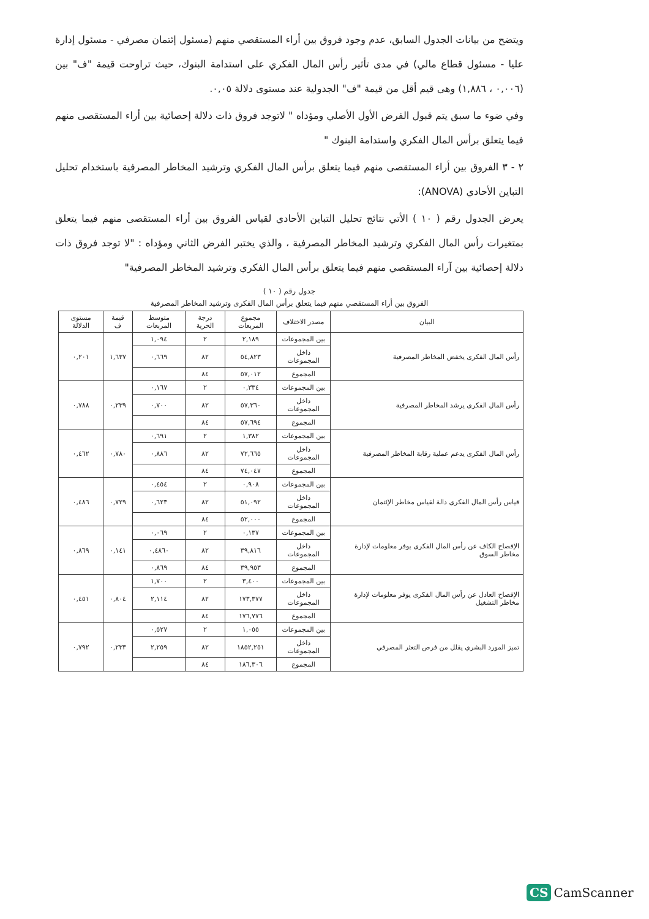ويتضح من بيانات الجدول السابق، عدم وجود فروق بين أراء المستقصي منهم (مسئول إئتمان مصرفي - مسئول إدارة عليا - مسئول قطاع مالي) في مدى تأثير رأس المال الفكري على استدامة البنوك، حيث تراوحت قيمة "ف" بين (٠,٠٠٦ ، ١,٨٨٦) وهى قيم أقل من قيمة "ف" الجدولية عند مستوى دلالة ٠,٠٥.
وفي ضوء ما سبق يتم قبول الفرض الأول الأصلي ومؤداه " لاتوجد فروق ذات دلالة إحصائية بين أراء المستقصى منهم فيما يتعلق برأس المال الفكري واستدامة البنوك "
٢ - ٣ الفروق بين أراء المستقصى منهم فيما يتعلق برأس المال الفكري وترشيد المخاطر المصرفية باستخدام تحليل التباين الأحادي (ANOVA):
يعرض الجدول رقم ( ١٠ ) الأتي نتائج تحليل التباين الأحادي لقياس الفروق بين أراء المستقصى منهم فيما يتعلق بمتغيرات رأس المال الفكري وترشيد المخاطر المصرفية ، والذي يختبر الفرض الثاني ومؤداه : "لا توجد فروق ذات دلالة إحصائية بين آراء المستقصي منهم فيما يتعلق برأس المال الفكري وترشيد المخاطر المصرفية"
جدول رقم ( ١٠ )
الفروق بين أراء المستقصي منهم فيما يتعلق برأس المال الفكرى وترشيد المخاطر المصرفية
| البيان | مصدر الاختلاف | مجموع المربعات | درجة الحرية | متوسط المربعات | قيمة ف | مستوى الدلالة |
| --- | --- | --- | --- | --- | --- | --- |
| رأس المال الفكرى يخفض المخاطر المصرفية | بين المجموعات | ٢,١٨٩ | ٢ | ١,٠٩٤ | ١,٦٣٧ | ٠,٢٠١ |
| | داخل المجموعات | ٥٤,٨٢٣ | ٨٢ | ٠,٦٦٩ | | |
| | المجموع | ٥٧,٠١٢ | ٨٤ | | | |
| رأس المال الفكرى يرشد المخاطر المصرفية | بين المجموعات | ٠,٣٣٤ | ٢ | ٠,١٦٧ | ٠,٢٣٩ | ٠,٧٨٨ |
| | داخل المجموعات | ٥٧,٣٦٠ | ٨٢ | ٠,٧٠٠ | | |
| | المجموع | ٥٧,٦٩٤ | ٨٤ | | | |
| رأس المال الفكرى يدعم عملية رقابة المخاطر المصرفية | بين المجموعات | ١,٣٨٢ | ٢ | ٠,٦٩١ | ٠,٧٨٠ | ٠,٤٦٢ |
| | داخل المجموعات | ٧٢,٦٦٥ | ٨٢ | ٠,٨٨٦ | | |
| | المجموع | ٧٤,٠٤٧ | ٨٤ | | | |
| قياس رأس المال الفكرى دالة لقياس مخاطر الإئتمان | بين المجموعات | ٠,٩٠٨ | ٢ | ٠,٤٥٤ | ٠,٧٢٩ | ٠,٤٨٦ |
| | داخل المجموعات | ٥١,٠٩٢ | ٨٢ | ٠,٦٢٣ | | |
| | المجموع | ٥٢,٠٠٠ | ٨٤ | | | |
| الإفصاح الكاف عن رأس المال الفكرى يوفر معلومات لإدارة مخاطر السوق | بين المجموعات | ٠,١٣٧ | ٢ | ٠,٠٦٩ | ٠,١٤١ | ٠,٨٦٩ |
| | داخل المجموعات | ٣٩,٨١٦ | ٨٢ | ٠,٤٨٦٠ | | |
| | المجموع | ٣٩,٩٥٣ | ٨٤ | ٠,٨٦٩ | | |
| الإفصاح العادل عن رأس المال الفكرى يوفر معلومات لإدارة مخاطر التشغيل | بين المجموعات | ٣,٤٠٠ | ٢ | ١,٧٠٠ | ٠,٨٠٤ | ٠,٤٥١ |
| | داخل المجموعات | ١٧٣,٣٧٧ | ٨٢ | ٢,١١٤ | | |
| | المجموع | ١٧٦,٧٧٦ | ٨٤ | | | |
| تميز المورد البشري يقلل من فرص التعثر المصرفي | بين المجموعات | ١,٠٥٥ | ٢ | ٠,٥٢٧ | ٠,٢٣٣ | ٠,٧٩٢ |
| | داخل المجموعات | ١٨٥٢,٢٥١ | ٨٢ | ٢,٢٥٩ | | |
| | المجموع | ١٨٦,٣٠٦ | ٨٤ | | | |
CS CamScanner